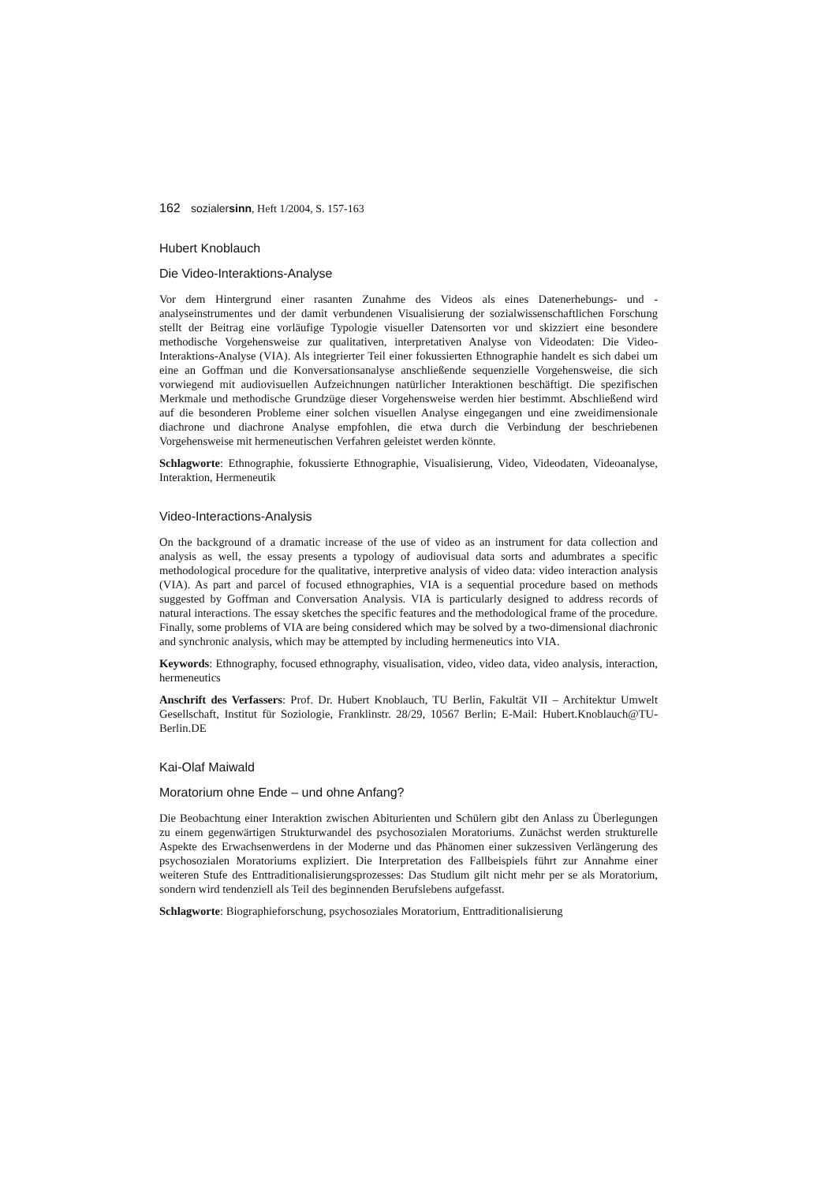162 sozialersinn, Heft 1/2004, S. 157-163
Hubert Knoblauch
Die Video-Interaktions-Analyse
Vor dem Hintergrund einer rasanten Zunahme des Videos als eines Datenerhebungs- und -analyseinstrumentes und der damit verbundenen Visualisierung der sozialwissenschaftlichen Forschung stellt der Beitrag eine vorläufige Typologie visueller Datensorten vor und skizziert eine besondere methodische Vorgehensweise zur qualitativen, interpretativen Analyse von Videodaten: Die Video-Interaktions-Analyse (VIA). Als integrierter Teil einer fokussierten Ethnographie handelt es sich dabei um eine an Goffman und die Konversationsanalyse anschließende sequenzielle Vorgehensweise, die sich vorwiegend mit audiovisuellen Aufzeichnungen natürlicher Interaktionen beschäftigt. Die spezifischen Merkmale und methodische Grundzüge dieser Vorgehensweise werden hier bestimmt. Abschließend wird auf die besonderen Probleme einer solchen visuellen Analyse eingegangen und eine zweidimensionale diachrone und diachrone Analyse empfohlen, die etwa durch die Verbindung der beschriebenen Vorgehensweise mit hermeneutischen Verfahren geleistet werden könnte.
Schlagworte: Ethnographie, fokussierte Ethnographie, Visualisierung, Video, Videodaten, Videoanalyse, Interaktion, Hermeneutik
Video-Interactions-Analysis
On the background of a dramatic increase of the use of video as an instrument for data collection and analysis as well, the essay presents a typology of audiovisual data sorts and adumbrates a specific methodological procedure for the qualitative, interpretive analysis of video data: video interaction analysis (VIA). As part and parcel of focused ethnographies, VIA is a sequential procedure based on methods suggested by Goffman and Conversation Analysis. VIA is particularly designed to address records of natural interactions. The essay sketches the specific features and the methodological frame of the procedure. Finally, some problems of VIA are being considered which may be solved by a two-dimensional diachronic and synchronic analysis, which may be attempted by including hermeneutics into VIA.
Keywords: Ethnography, focused ethnography, visualisation, video, video data, video analysis, interaction, hermeneutics
Anschrift des Verfassers: Prof. Dr. Hubert Knoblauch, TU Berlin, Fakultät VII – Architektur Umwelt Gesellschaft, Institut für Soziologie, Franklinstr. 28/29, 10567 Berlin; E-Mail: Hubert.Knoblauch@TU-Berlin.DE
Kai-Olaf Maiwald
Moratorium ohne Ende – und ohne Anfang?
Die Beobachtung einer Interaktion zwischen Abiturienten und Schülern gibt den Anlass zu Überlegungen zu einem gegenwärtigen Strukturwandel des psychosozialen Moratoriums. Zunächst werden strukturelle Aspekte des Erwachsenwerdens in der Moderne und das Phänomen einer sukzessiven Verlängerung des psychosozialen Moratoriums expliziert. Die Interpretation des Fallbeispiels führt zur Annahme einer weiteren Stufe des Enttraditionalisierungsprozesses: Das Studium gilt nicht mehr per se als Moratorium, sondern wird tendenziell als Teil des beginnenden Berufslebens aufgefasst.
Schlagworte: Biographieforschung, psychosoziales Moratorium, Enttraditionalisierung